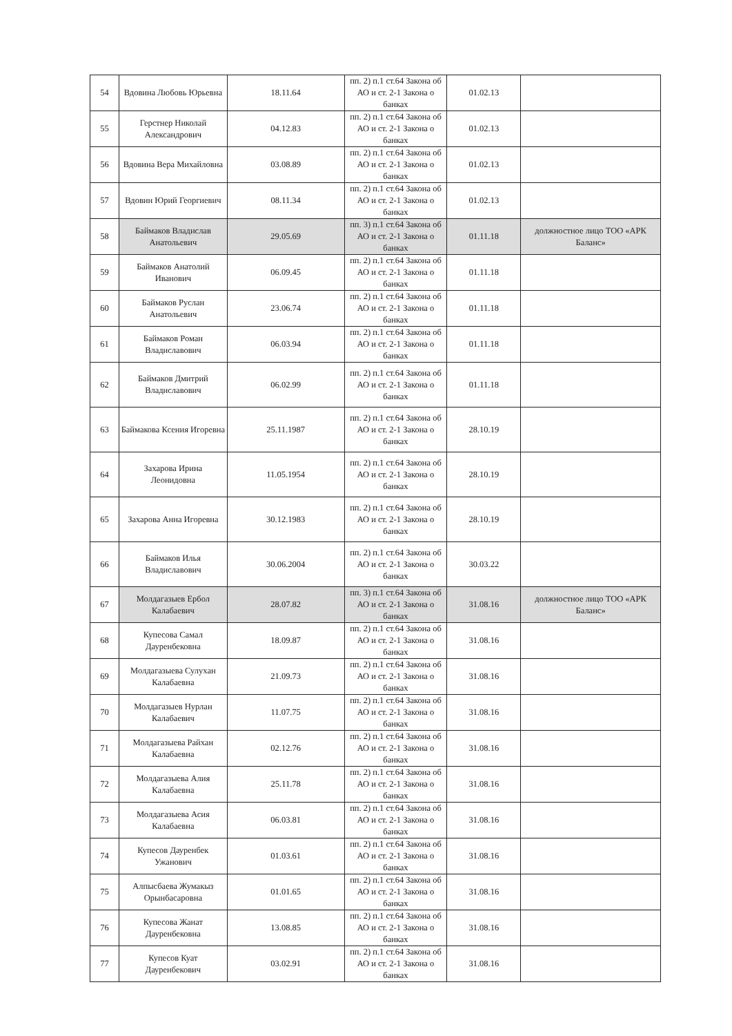| 54 | Вдовина Любовь Юрьевна | 18.11.64 | пп. 2) п.1 ст.64 Закона об АО и ст. 2-1 Закона о банках | 01.02.13 | |
| 55 | Герстнер Николай Александрович | 04.12.83 | пп. 2) п.1 ст.64 Закона об АО и ст. 2-1 Закона о банках | 01.02.13 | |
| 56 | Вдовина Вера Михайловна | 03.08.89 | пп. 2) п.1 ст.64 Закона об АО и ст. 2-1 Закона о банках | 01.02.13 | |
| 57 | Вдовин Юрий Георгиевич | 08.11.34 | пп. 2) п.1 ст.64 Закона об АО и ст. 2-1 Закона о банках | 01.02.13 | |
| 58 | Баймаков Владислав Анатольевич | 29.05.69 | пп. 3) п.1 ст.64 Закона об АО и ст. 2-1 Закона о банках | 01.11.18 | должностное лицо ТОО «АРК Баланс» |
| 59 | Баймаков Анатолий Иванович | 06.09.45 | пп. 2) п.1 ст.64 Закона об АО и ст. 2-1 Закона о банках | 01.11.18 | |
| 60 | Баймаков Руслан Анатольевич | 23.06.74 | пп. 2) п.1 ст.64 Закона об АО и ст. 2-1 Закона о банках | 01.11.18 | |
| 61 | Баймаков Роман Владиславович | 06.03.94 | пп. 2) п.1 ст.64 Закона об АО и ст. 2-1 Закона о банках | 01.11.18 | |
| 62 | Баймаков Дмитрий Владиславович | 06.02.99 | пп. 2) п.1 ст.64 Закона об АО и ст. 2-1 Закона о банках | 01.11.18 | |
| 63 | Баймакова Ксения Игоревна | 25.11.1987 | пп. 2) п.1 ст.64 Закона об АО и ст. 2-1 Закона о банках | 28.10.19 | |
| 64 | Захарова Ирина Леонидовна | 11.05.1954 | пп. 2) п.1 ст.64 Закона об АО и ст. 2-1 Закона о банках | 28.10.19 | |
| 65 | Захарова Анна Игоревна | 30.12.1983 | пп. 2) п.1 ст.64 Закона об АО и ст. 2-1 Закона о банках | 28.10.19 | |
| 66 | Баймаков Илья Владиславович | 30.06.2004 | пп. 2) п.1 ст.64 Закона об АО и ст. 2-1 Закона о банках | 30.03.22 | |
| 67 | Молдагазыев Ербол Калабаевич | 28.07.82 | пп. 3) п.1 ст.64 Закона об АО и ст. 2-1 Закона о банках | 31.08.16 | должностное лицо ТОО «АРК Баланс» |
| 68 | Купесова Самал Дауренбековна | 18.09.87 | пп. 2) п.1 ст.64 Закона об АО и ст. 2-1 Закона о банках | 31.08.16 | |
| 69 | Молдагазыева Сулухан Калабаевна | 21.09.73 | пп. 2) п.1 ст.64 Закона об АО и ст. 2-1 Закона о банках | 31.08.16 | |
| 70 | Молдагазыев Нурлан Калабаевич | 11.07.75 | пп. 2) п.1 ст.64 Закона об АО и ст. 2-1 Закона о банках | 31.08.16 | |
| 71 | Молдагазыева Райхан Калабаевна | 02.12.76 | пп. 2) п.1 ст.64 Закона об АО и ст. 2-1 Закона о банках | 31.08.16 | |
| 72 | Молдагазыева Алия Калабаевна | 25.11.78 | пп. 2) п.1 ст.64 Закона об АО и ст. 2-1 Закона о банках | 31.08.16 | |
| 73 | Молдагазыева Асия Калабаевна | 06.03.81 | пп. 2) п.1 ст.64 Закона об АО и ст. 2-1 Закона о банках | 31.08.16 | |
| 74 | Купесов Дауренбек Ужанович | 01.03.61 | пп. 2) п.1 ст.64 Закона об АО и ст. 2-1 Закона о банках | 31.08.16 | |
| 75 | Алпысбаева Жумакыз Орынбасаровна | 01.01.65 | пп. 2) п.1 ст.64 Закона об АО и ст. 2-1 Закона о банках | 31.08.16 | |
| 76 | Купесова Жанат Дауренбековна | 13.08.85 | пп. 2) п.1 ст.64 Закона об АО и ст. 2-1 Закона о банках | 31.08.16 | |
| 77 | Купесов Куат Дауренбекович | 03.02.91 | пп. 2) п.1 ст.64 Закона об АО и ст. 2-1 Закона о банках | 31.08.16 | |